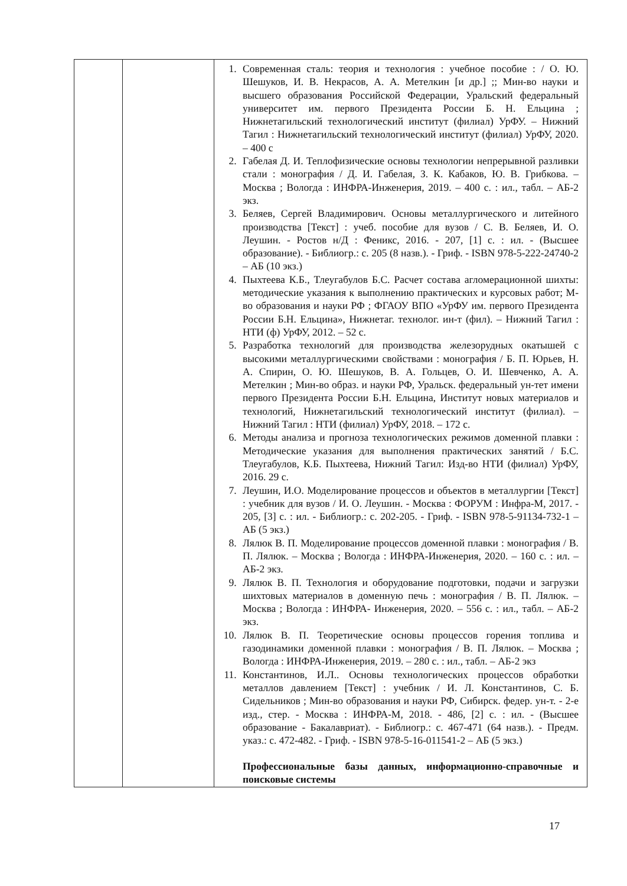| | | 1. Современная сталь: теория и технология : учебное пособие : / О. Ю. Шешуков, И. В. Некрасов, А. А. Метелкин [и др.] ;; Мин-во науки и высшего образования Российской Федерации, Уральский федеральный университет им. первого Президента России Б. Н. Ельцина ; Нижнетагильский технологический институт (филиал) УрФУ. – Нижний Тагил : Нижнетагильский технологический институт (филиал) УрФУ, 2020. – 400 с 2. Габелая Д. И. Теплофизические основы технологии непрерывной разливки стали : монография / Д. И. Габелая, З. К. Кабаков, Ю. В. Грибкова. – Москва ; Вологда : ИНФРА-Инженерия, 2019. – 400 с. : ил., табл. – АБ-2 экз. 3. Беляев, Сергей Владимирович. Основы металлургического и литейного производства [Текст] : учеб. пособие для вузов / С. В. Беляев, И. О. Леушин. - Ростов н/Д : Феникс, 2016. - 207, [1] с. : ил. - (Высшее образование). - Библиогр.: с. 205 (8 назв.). - Гриф. - ISBN 978-5-222-24740-2 – АБ (10 экз.) 4. Пыхтеева К.Б., Тлеугабулов Б.С. Расчет состава агломерационной шихты: методические указания к выполнению практических и курсовых работ; М-во образования и науки РФ ; ФГАОУ ВПО «УрФУ им. первого Президента России Б.Н. Ельцина», Нижнетаг. технолог. ин-т (фил). – Нижний Тагил : НТИ (ф) УрФУ, 2012. – 52 с. 5. Разработка технологий для производства железорудных окатышей с высокими металлургическими свойствами : монография / Б. П. Юрьев, Н. А. Спирин, О. Ю. Шешуков, В. А. Гольцев, О. И. Шевченко, А. А. Метелкин ; Мин-во образ. и науки РФ, Уральск. федеральный ун-тет имени первого Президента России Б.Н. Ельцина, Институт новых материалов и технологий, Нижнетагильский технологический институт (филиал). – Нижний Тагил : НТИ (филиал) УрФУ, 2018. – 172 с. 6. Методы анализа и прогноза технологических режимов доменной плавки : Методические указания для выполнения практических занятий / Б.С. Тлеугабулов, К.Б. Пыхтеева, Нижний Тагил: Изд-во НТИ (филиал) УрФУ, 2016. 29 с. 7. Леушин, И.О. Моделирование процессов и объектов в металлургии [Текст] : учебник для вузов / И. О. Леушин. - Москва : ФОРУМ : Инфра-М, 2017. - 205, [3] с. : ил. - Библиогр.: с. 202-205. - Гриф. - ISBN 978-5-91134-732-1 – АБ (5 экз.) 8. Лялюк В. П. Моделирование процессов доменной плавки : монография / В. П. Лялюк. – Москва ; Вологда : ИНФРА-Инженерия, 2020. – 160 с. : ил. – АБ-2 экз. 9. Лялюк В. П. Технология и оборудование подготовки, подачи и загрузки шихтовых материалов в доменную печь : монография / В. П. Лялюк. – Москва ; Вологда : ИНФРА- Инженерия, 2020. – 556 с. : ил., табл. – АБ-2 экз. 10. Лялюк В. П. Теоретические основы процессов горения топлива и газодинамики доменной плавки : монография / В. П. Лялюк. – Москва ; Вологда : ИНФРА-Инженерия, 2019. – 280 с. : ил., табл. – АБ-2 экз 11. Константинов, И.Л.. Основы технологических процессов обработки металлов давлением [Текст] : учебник / И. Л. Константинов, С. Б. Сидельников ; Мин-во образования и науки РФ, Сибирск. федер. ун-т. - 2-е изд., стер. - Москва : ИНФРА-М, 2018. - 486, [2] с. : ил. - (Высшее образование - Бакалавриат). - Библиогр.: с. 467-471 (64 назв.). - Предм. указ.: с. 472-482. - Гриф. - ISBN 978-5-16-011541-2 – АБ (5 экз.) Профессиональные базы данных, информационно-справочные и поисковые системы |
17